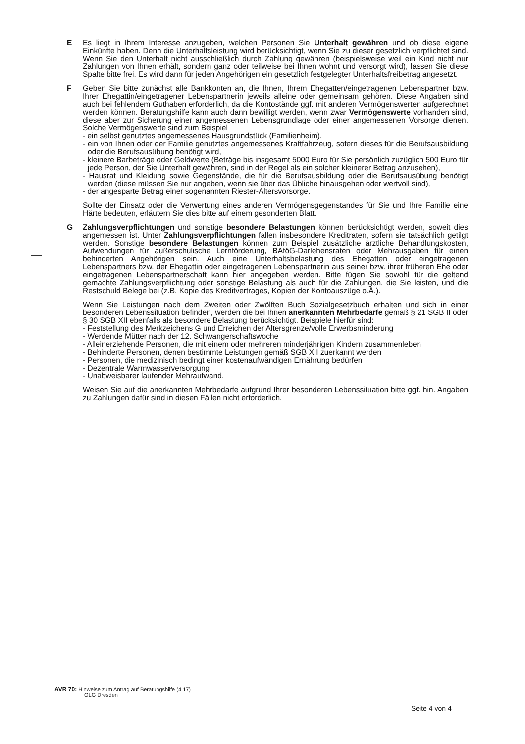E Es liegt in Ihrem Interesse anzugeben, welchen Personen Sie Unterhalt gewähren und ob diese eigene Einkünfte haben. Denn die Unterhaltsleistung wird berücksichtigt, wenn Sie zu dieser gesetzlich verpflichtet sind. Wenn Sie den Unterhalt nicht ausschließlich durch Zahlung gewähren (beispielsweise weil ein Kind nicht nur Zahlungen von Ihnen erhält, sondern ganz oder teilweise bei Ihnen wohnt und versorgt wird), lassen Sie diese Spalte bitte frei. Es wird dann für jeden Angehörigen ein gesetzlich festgelegter Unterhaltsfreibetrag angesetzt.
F Geben Sie bitte zunächst alle Bankkonten an, die Ihnen, Ihrem Ehegatten/eingetragenen Lebenspartner bzw. Ihrer Ehegattin/eingetragener Lebenspartnerin jeweils alleine oder gemeinsam gehören. Diese Angaben sind auch bei fehlendem Guthaben erforderlich, da die Kontostände ggf. mit anderen Vermögenswerten aufgerechnet werden können. Beratungshilfe kann auch dann bewilligt werden, wenn zwar Vermögenswerte vorhanden sind, diese aber zur Sicherung einer angemessenen Lebensgrundlage oder einer angemessenen Vorsorge dienen. Solche Vermögenswerte sind zum Beispiel
- ein selbst genutztes angemessenes Hausgrundstück (Familienheim),
- ein von Ihnen oder der Familie genutztes angemessenes Kraftfahrzeug, sofern dieses für die Berufsausbildung oder die Berufsausübung benötigt wird,
- kleinere Barbeträge oder Geldwerte (Beträge bis insgesamt 5000 Euro für Sie persönlich zuzüglich 500 Euro für jede Person, der Sie Unterhalt gewähren, sind in der Regel als ein solcher kleinerer Betrag anzusehen),
- Hausrat und Kleidung sowie Gegenstände, die für die Berufsausbildung oder die Berufsausübung benötigt werden (diese müssen Sie nur angeben, wenn sie über das Übliche hinausgehen oder wertvoll sind),
- der angesparte Betrag einer sogenannten Riester-Altersvorsorge.
Sollte der Einsatz oder die Verwertung eines anderen Vermögensgegenstandes für Sie und Ihre Familie eine Härte bedeuten, erläutern Sie dies bitte auf einem gesonderten Blatt.
G Zahlungsverpflichtungen und sonstige besondere Belastungen können berücksichtigt werden, soweit dies angemessen ist. Unter Zahlungsverpflichtungen fallen insbesondere Kreditraten, sofern sie tatsächlich getilgt werden. Sonstige besondere Belastungen können zum Beispiel zusätzliche ärztliche Behandlungskosten, Aufwendungen für außerschulische Lernförderung, BAföG-Darlehensraten oder Mehrausgaben für einen behinderten Angehörigen sein. Auch eine Unterhaltsbelastung des Ehegatten oder eingetragenen Lebenspartners bzw. der Ehegattin oder eingetragenen Lebenspartnerin aus seiner bzw. ihrer früheren Ehe oder eingetragenen Lebenspartnerschaft kann hier angegeben werden. Bitte fügen Sie sowohl für die geltend gemachte Zahlungsverpflichtung oder sonstige Belastung als auch für die Zahlungen, die Sie leisten, und die Restschuld Belege bei (z.B. Kopie des Kreditvertrages, Kopien der Kontoauszüge o.Ä.).
Wenn Sie Leistungen nach dem Zweiten oder Zwölften Buch Sozialgesetzbuch erhalten und sich in einer besonderen Lebenssituation befinden, werden die bei Ihnen anerkannten Mehrbedarfe gemäß § 21 SGB II oder § 30 SGB XII ebenfalls als besondere Belastung berücksichtigt. Beispiele hierfür sind:
- Feststellung des Merkzeichens G und Erreichen der Altersgrenze/volle Erwerbsminderung
- Werdende Mütter nach der 12. Schwangerschaftswoche
- Alleinerziehende Personen, die mit einem oder mehreren minderjährigen Kindern zusammenleben
- Behinderte Personen, denen bestimmte Leistungen gemäß SGB XII zuerkannt werden
- Personen, die medizinisch bedingt einer kostenaufwändigen Ernährung bedürfen
- Dezentrale Warmwasserversorgung
- Unabweisbarer laufender Mehraufwand.
Weisen Sie auf die anerkannten Mehrbedarfe aufgrund Ihrer besonderen Lebenssituation bitte ggf. hin. Angaben zu Zahlungen dafür sind in diesen Fällen nicht erforderlich.
AVR 70: Hinweise zum Antrag auf Beratungshilfe (4.17)
OLG Dresden
Seite 4 von 4